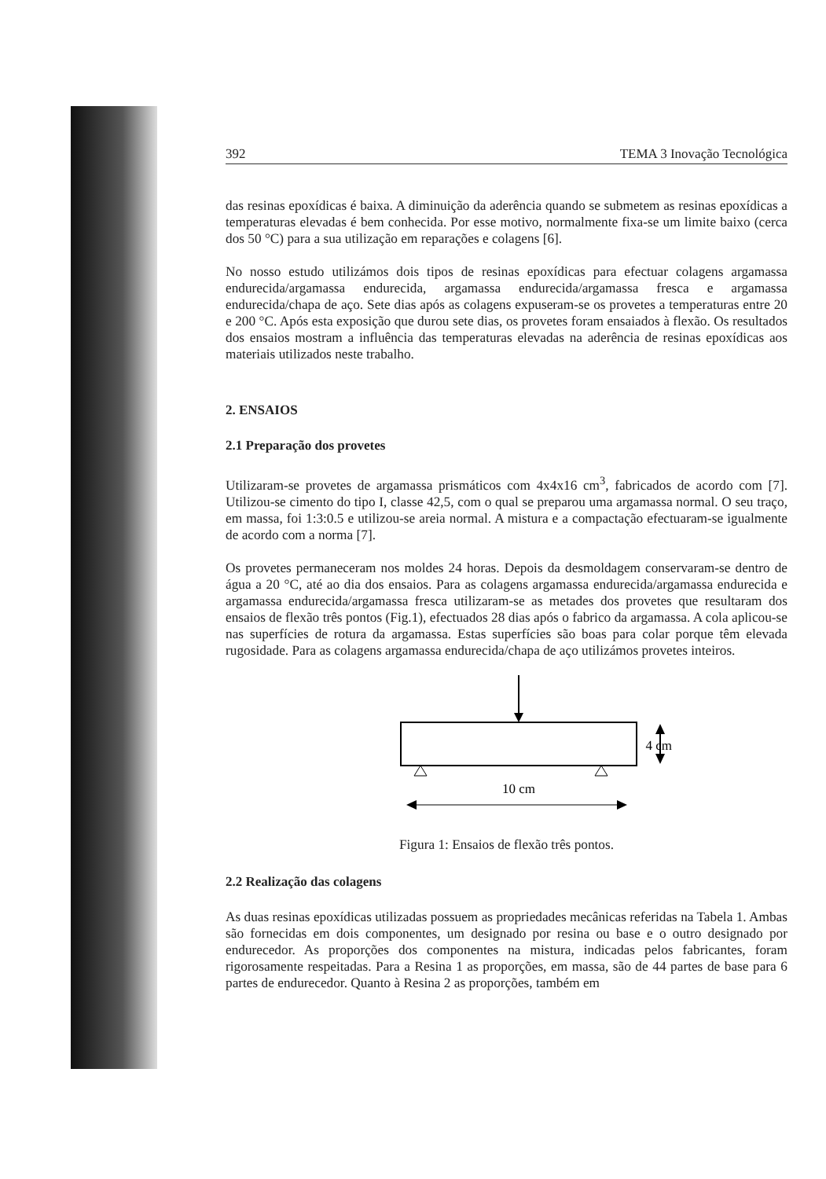392 TEMA 3 Inovação Tecnológica
das resinas epoxídicas é baixa. A diminuição da aderência quando se submetem as resinas epoxídicas a temperaturas elevadas é bem conhecida. Por esse motivo, normalmente fixa-se um limite baixo (cerca dos 50 °C) para a sua utilização em reparações e colagens [6].
No nosso estudo utilizámos dois tipos de resinas epoxídicas para efectuar colagens argamassa endurecida/argamassa endurecida, argamassa endurecida/argamassa fresca e argamassa endurecida/chapa de aço. Sete dias após as colagens expuseram-se os provetes a temperaturas entre 20 e 200 °C. Após esta exposição que durou sete dias, os provetes foram ensaiados à flexão. Os resultados dos ensaios mostram a influência das temperaturas elevadas na aderência de resinas epoxídicas aos materiais utilizados neste trabalho.
2. ENSAIOS
2.1 Preparação dos provetes
Utilizaram-se provetes de argamassa prismáticos com 4x4x16 cm<sup>3</sup>, fabricados de acordo com [7]. Utilizou-se cimento do tipo I, classe 42,5, com o qual se preparou uma argamassa normal. O seu traço, em massa, foi 1:3:0.5 e utilizou-se areia normal. A mistura e a compactação efectuaram-se igualmente de acordo com a norma [7].
Os provetes permaneceram nos moldes 24 horas. Depois da desmoldagem conservaram-se dentro de água a 20 °C, até ao dia dos ensaios. Para as colagens argamassa endurecida/argamassa endurecida e argamassa endurecida/argamassa fresca utilizaram-se as metades dos provetes que resultaram dos ensaios de flexão três pontos (Fig.1), efectuados 28 dias após o fabrico da argamassa. A cola aplicou-se nas superfícies de rotura da argamassa. Estas superfícies são boas para colar porque têm elevada rugosidade. Para as colagens argamassa endurecida/chapa de aço utilizámos provetes inteiros.
4 cm
10 cm
Figura 1: Ensaios de flexão três pontos.
2.2 Realização das colagens
As duas resinas epoxídicas utilizadas possuem as propriedades mecânicas referidas na Tabela 1. Ambas são fornecidas em dois componentes, um designado por resina ou base e o outro designado por endurecedor. As proporções dos componentes na mistura, indicadas pelos fabricantes, foram rigorosamente respeitadas. Para a Resina 1 as proporções, em massa, são de 44 partes de base para 6 partes de endurecedor. Quanto à Resina 2 as proporções, também em